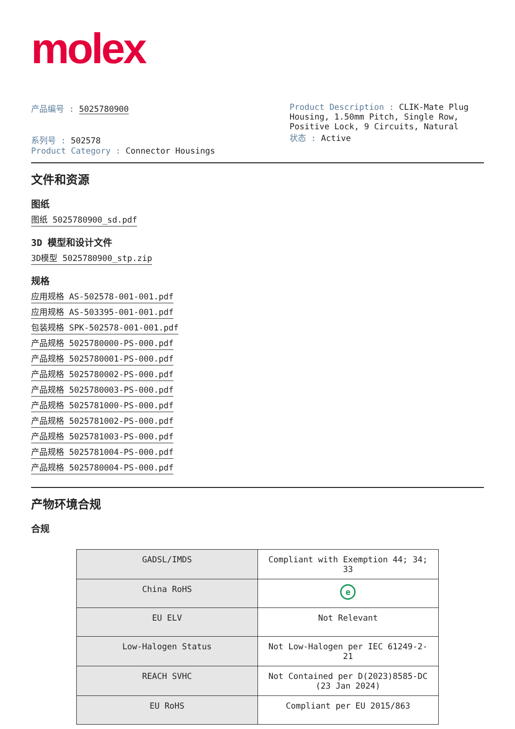molex
产品编号 : 5025780900
系列号 : 502578
Product Category : Connector Housings
Product Description : CLIK-Mate Plug Housing, 1.50mm Pitch, Single Row, Positive Lock, 9 Circuits, Natural
状态 : Active
文件和资源
图纸
图纸 5025780900_sd.pdf
3D 模型和设计文件
3D模型 5025780900_stp.zip
规格
应用规格 AS-502578-001-001.pdf
应用规格 AS-503395-001-001.pdf
包装规格 SPK-502578-001-001.pdf
产品规格 5025780000-PS-000.pdf
产品规格 5025780001-PS-000.pdf
产品规格 5025780002-PS-000.pdf
产品规格 5025780003-PS-000.pdf
产品规格 5025781000-PS-000.pdf
产品规格 5025781002-PS-000.pdf
产品规格 5025781003-PS-000.pdf
产品规格 5025781004-PS-000.pdf
产品规格 5025780004-PS-000.pdf
产物环境合规
合规
| GADSL/IMDS | Compliant with Exemption 44; 34; 33 |
| China RoHS | e |
| EU ELV | Not Relevant |
| Low-Halogen Status | Not Low-Halogen per IEC 61249-2-21 |
| REACH SVHC | Not Contained per D(2023)8585-DC (23 Jan 2024) |
| EU RoHS | Compliant per EU 2015/863 |